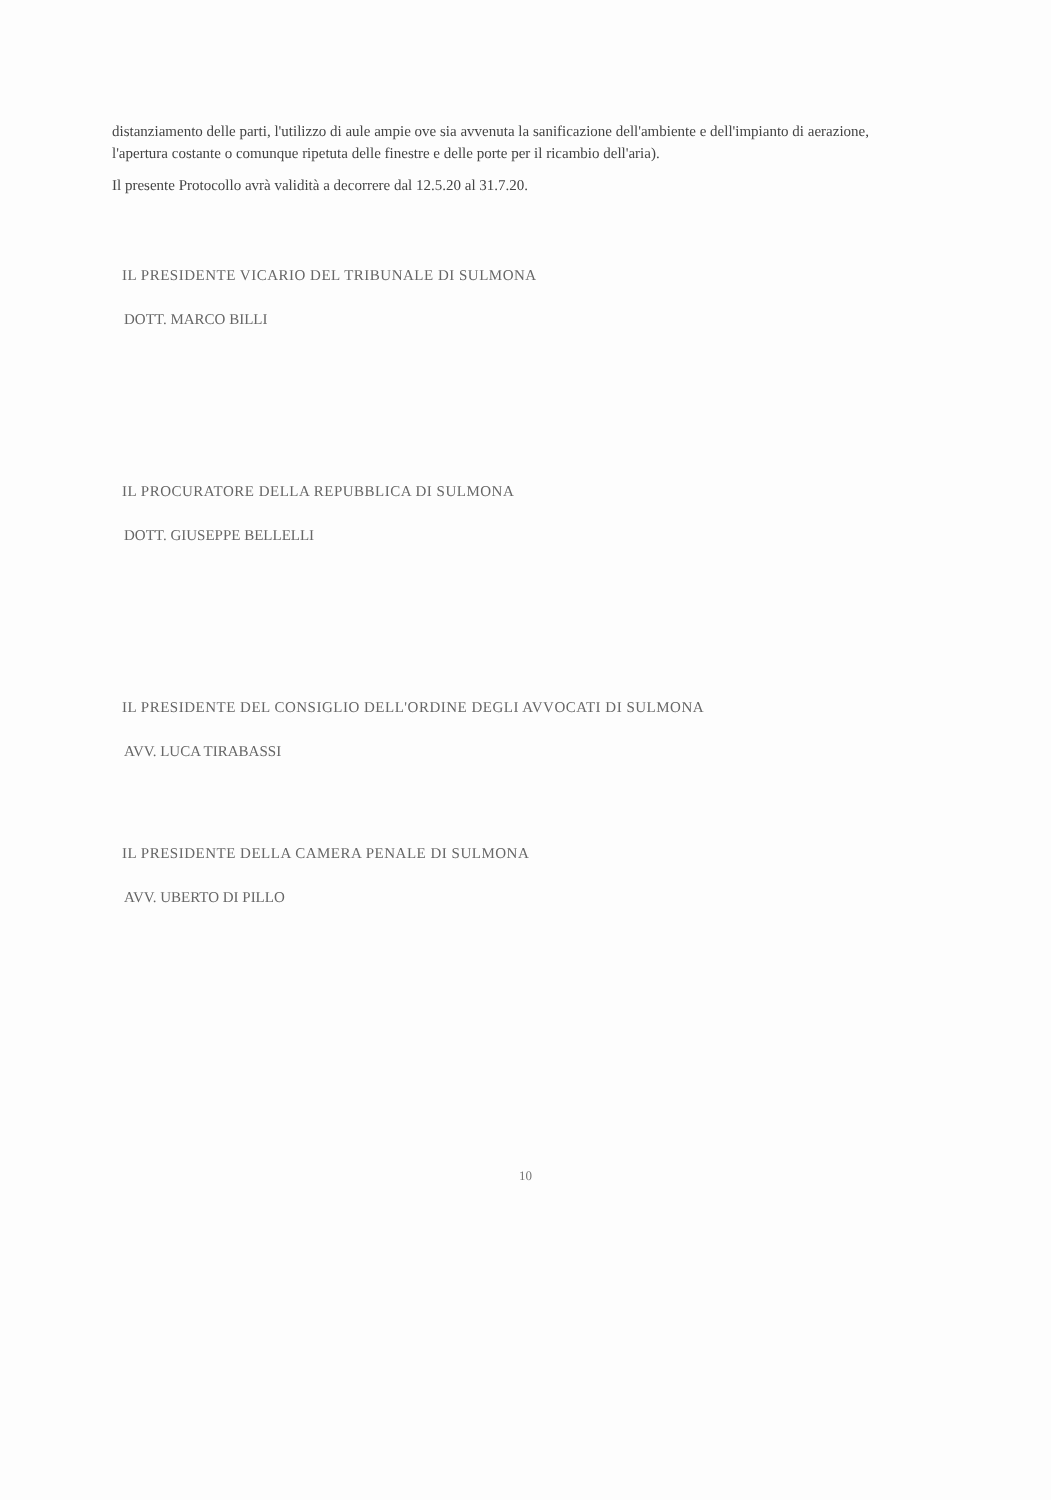distanziamento delle parti, l'utilizzo di aule ampie ove sia avvenuta la sanificazione dell'ambiente e dell'impianto di aerazione, l'apertura costante o comunque ripetuta delle finestre e delle porte per il ricambio dell'aria).
Il presente Protocollo avrà validità a decorrere dal 12.5.20 al 31.7.20.
IL PRESIDENTE VICARIO DEL TRIBUNALE DI SULMONA
DOTT. MARCO BILLI
IL PROCURATORE DELLA REPUBBLICA DI SULMONA
DOTT. GIUSEPPE BELLELLI
IL PRESIDENTE DEL CONSIGLIO DELL'ORDINE DEGLI AVVOCATI DI SULMONA
AVV. LUCA TIRABASSI
IL PRESIDENTE DELLA CAMERA PENALE DI SULMONA
AVV. UBERTO DI PILLO
10